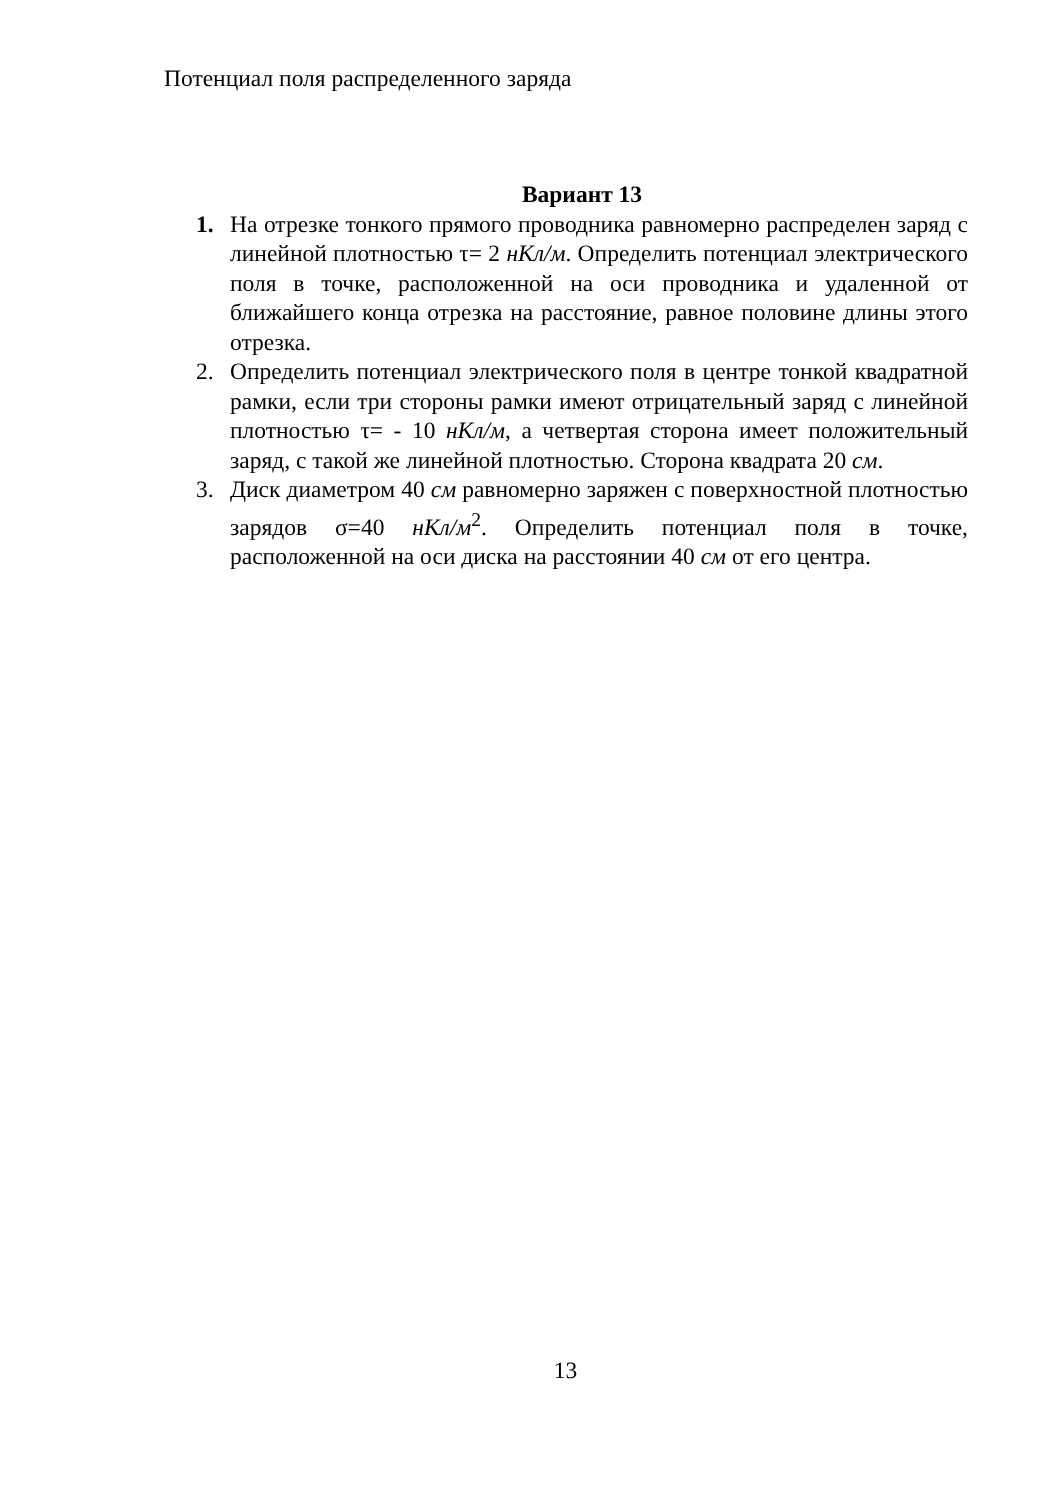Потенциал поля распределенного заряда
Вариант 13
1. На отрезке тонкого прямого проводника равномерно распределен заряд с линейной плотностью τ= 2 нКл/м. Определить потенциал электрического поля в точке, расположенной на оси проводника и удаленной от ближайшего конца отрезка на расстояние, равное половине длины этого отрезка.
2. Определить потенциал электрического поля в центре тонкой квадратной рамки, если три стороны рамки имеют отрицательный заряд с линейной плотностью τ= - 10 нКл/м, а четвертая сторона имеет положительный заряд, с такой же линейной плотностью. Сторона квадрата 20 см.
3. Диск диаметром 40 см равномерно заряжен с поверхностной плотностью зарядов σ=40 нКл/м<sup>2</sup>. Определить потенциал поля в точке, расположенной на оси диска на расстоянии 40 см от его центра.
13